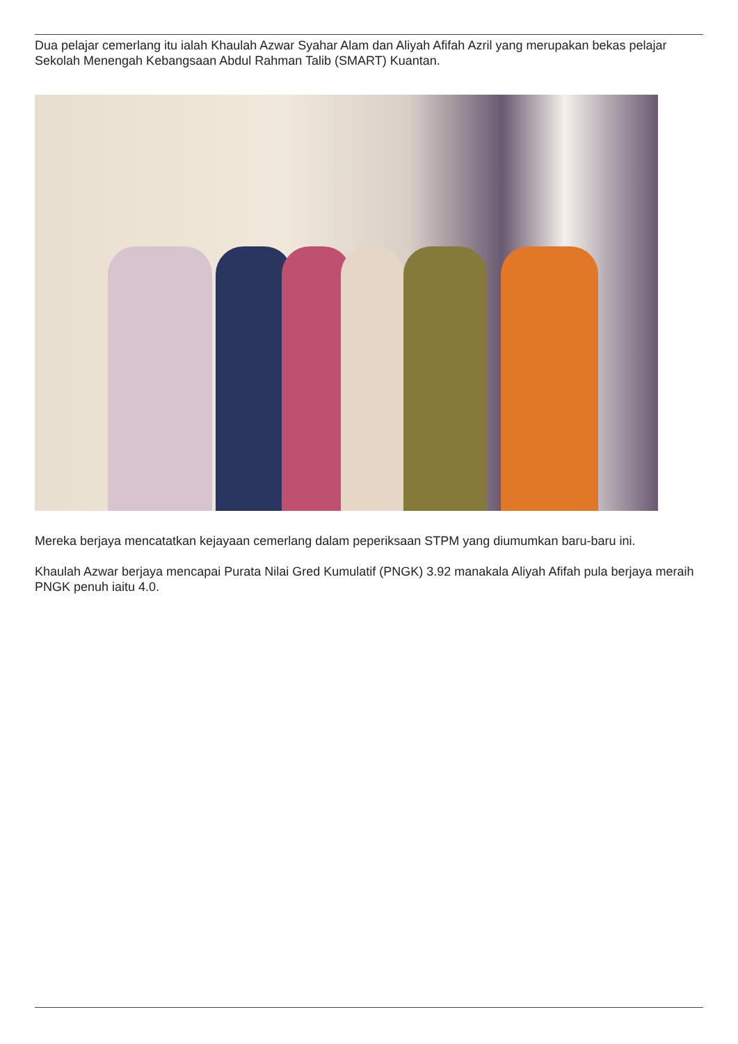Dua pelajar cemerlang itu ialah Khaulah Azwar Syahar Alam dan Aliyah Afifah Azril yang merupakan bekas pelajar Sekolah Menengah Kebangsaan Abdul Rahman Talib (SMART) Kuantan.
Mereka berjaya mencatatkan kejayaan cemerlang dalam peperiksaan STPM yang diumumkan baru-baru ini.
Khaulah Azwar berjaya mencapai Purata Nilai Gred Kumulatif (PNGK) 3.92 manakala Aliyah Afifah pula berjaya meraih PNGK penuh iaitu 4.0.